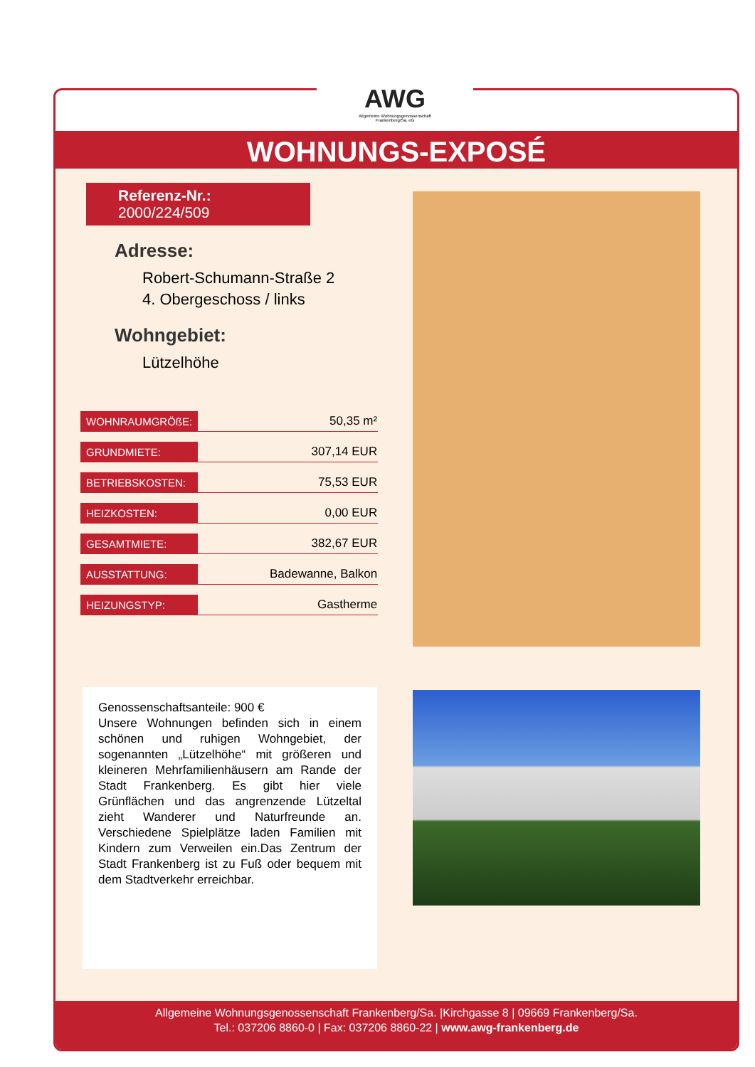WOHNUNGS-EXPOSÉ
Referenz-Nr.: 2000/224/509
Adresse:
Robert-Schumann-Straße 2
4. Obergeschoss / links
Wohngebiet:
Lützelhöhe
| WOHNRAUMGRÖßE: | 50,35 m² |
| GRUNDMIETE: | 307,14 EUR |
| BETRIEBSKOSTEN: | 75,53 EUR |
| HEIZKOSTEN: | 0,00 EUR |
| GESAMTMIETE: | 382,67 EUR |
| AUSSTATTUNG: | Badewanne, Balkon |
| HEIZUNGSTYP: | Gastherme |
Genossenschaftsanteile: 900 €
Unsere Wohnungen befinden sich in einem schönen und ruhigen Wohngebiet, der sogenannten „Lützelhöhe“ mit größeren und kleineren Mehrfamilienhäusern am Rande der Stadt Frankenberg. Es gibt hier viele Grünflächen und das angrenzende Lützeltal zieht Wanderer und Naturfreunde an. Verschiedene Spielplätze laden Familien mit Kindern zum Verweilen ein.Das Zentrum der Stadt Frankenberg ist zu Fuß oder bequem mit dem Stadtverkehr erreichbar.
Allgemeine Wohnungsgenossenschaft Frankenberg/Sa. |Kirchgasse 8 | 09669 Frankenberg/Sa.
Tel.: 037206 8860-0 | Fax: 037206 8860-22 | www.awg-frankenberg.de
AWG
Allgemeine Wohnungsgenossenschaft
Frankenberg/Sa. eG